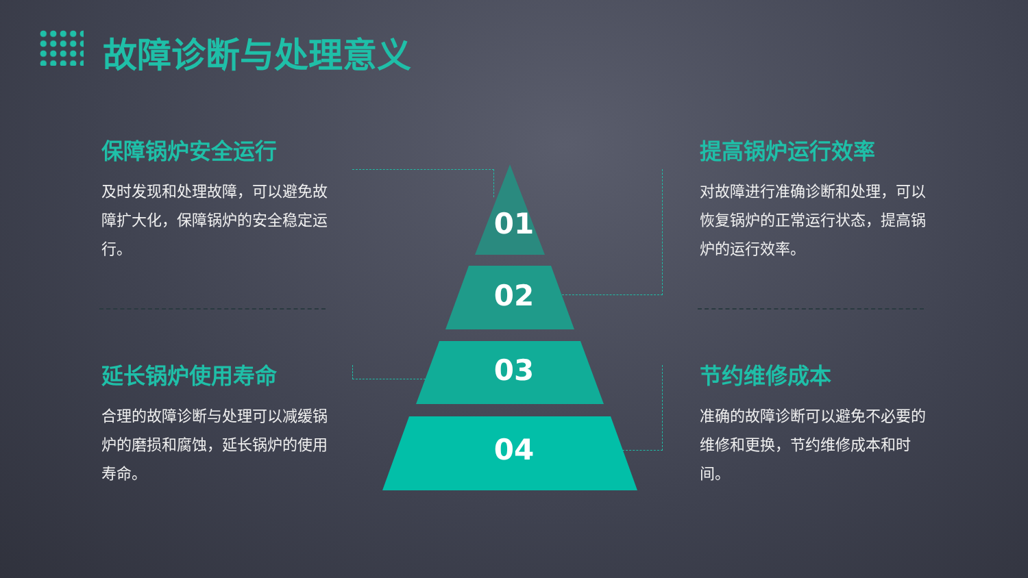故障诊断与处理意义
保障锅炉安全运行
及时发现和处理故障，可以避免故障扩大化，保障锅炉的安全稳定运行。
提高锅炉运行效率
对故障进行准确诊断和处理，可以恢复锅炉的正常运行状态，提高锅炉的运行效率。
延长锅炉使用寿命
合理的故障诊断与处理可以减缓锅炉的磨损和腐蚀，延长锅炉的使用寿命。
节约维修成本
准确的故障诊断可以避免不必要的维修和更换，节约维修成本和时间。
01
02
03
04